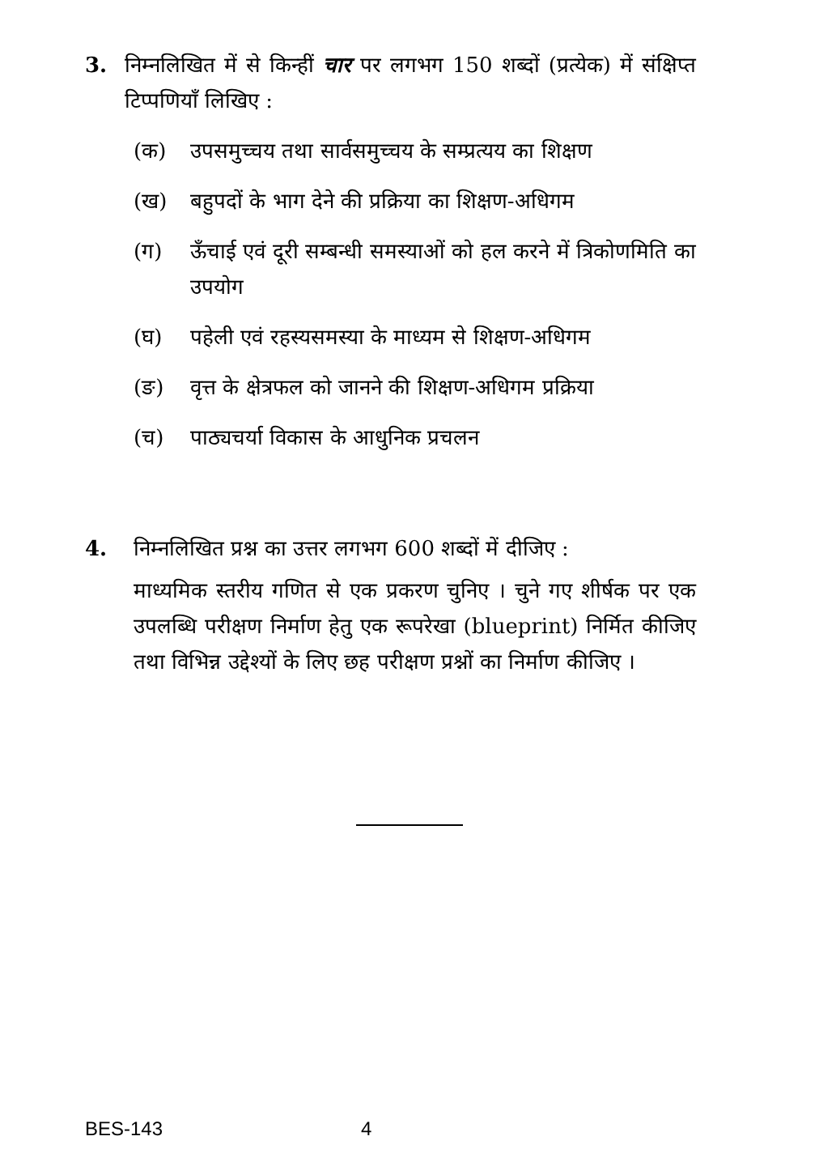3. निम्नलिखित में से किन्हीं चार पर लगभग 150 शब्दों (प्रत्येक) में संक्षिप्त टिप्पणियाँ लिखिए :
(क) उपसमुच्चय तथा सार्वसमुच्चय के सम्प्रत्यय का शिक्षण
(ख) बहुपदों के भाग देने की प्रक्रिया का शिक्षण-अधिगम
(ग) ऊँचाई एवं दूरी सम्बन्धी समस्याओं को हल करने में त्रिकोणमिति का उपयोग
(घ) पहेली एवं रहस्यसमस्या के माध्यम से शिक्षण-अधिगम
(ङ) वृत्त के क्षेत्रफल को जानने की शिक्षण-अधिगम प्रक्रिया
(च) पाठ्यचर्या विकास के आधुनिक प्रचलन
4. निम्नलिखित प्रश्न का उत्तर लगभग 600 शब्दों में दीजिए :
माध्यमिक स्तरीय गणित से एक प्रकरण चुनिए । चुने गए शीर्षक पर एक उपलब्धि परीक्षण निर्माण हेतु एक रूपरेखा (blueprint) निर्मित कीजिए तथा विभिन्न उद्देश्यों के लिए छह परीक्षण प्रश्नों का निर्माण कीजिए ।
BES-143 4